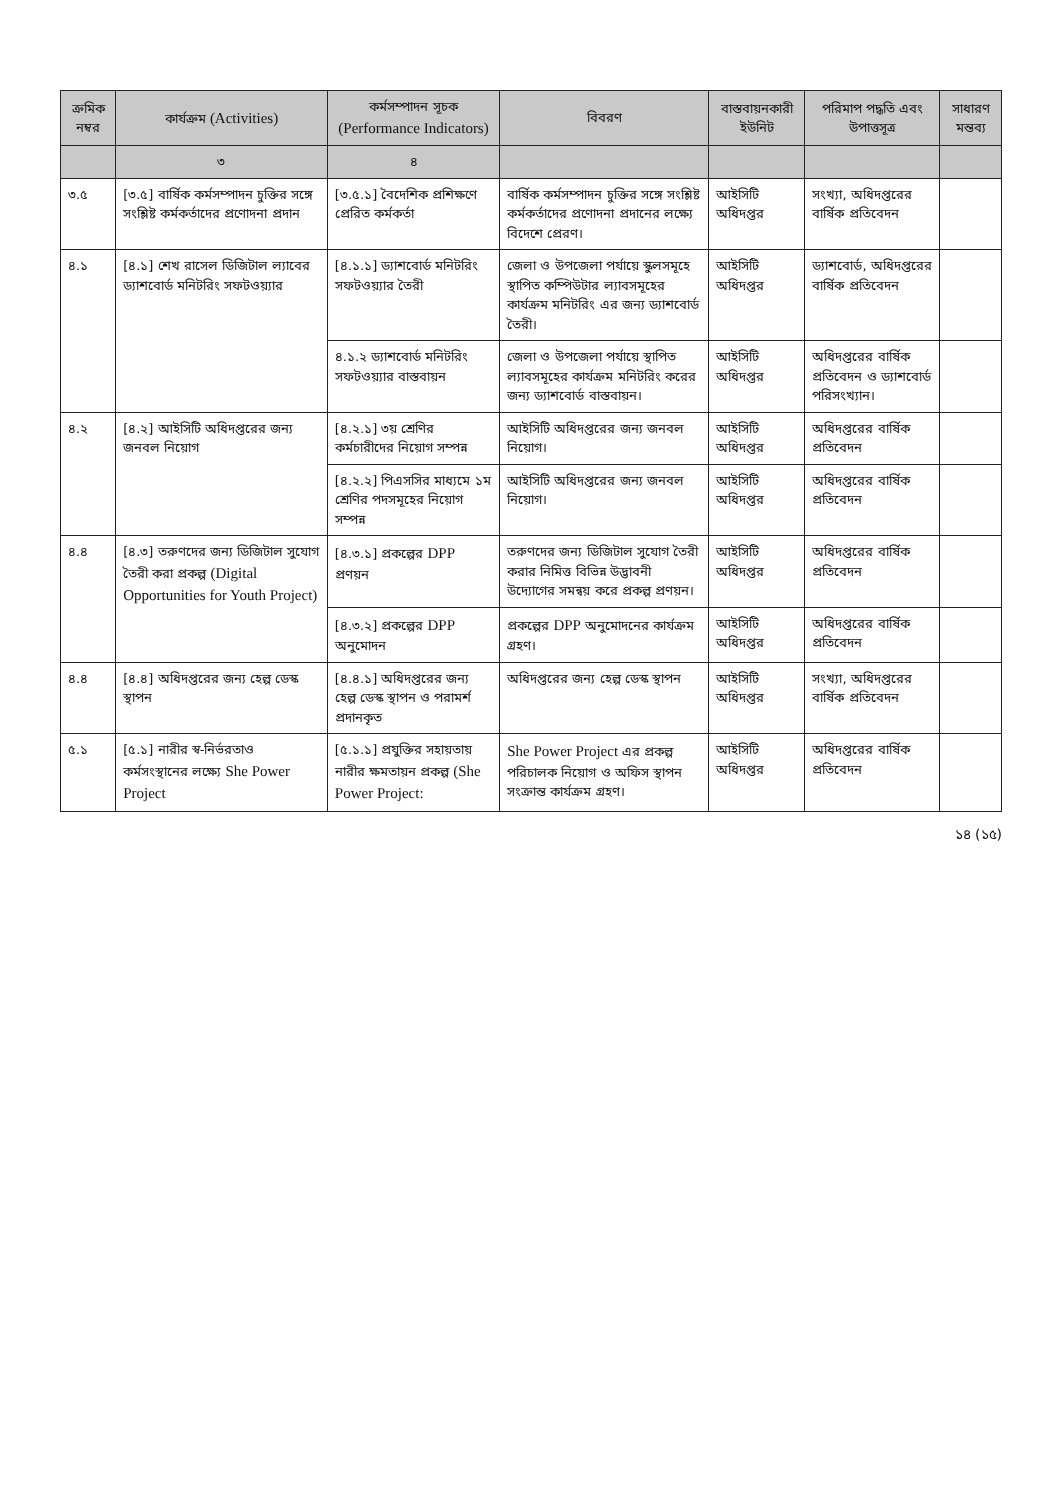| ক্রমিক নম্বর | কার্যক্রম (Activities) | কর্মসম্পাদন সূচক (Performance Indicators) | বিবরণ | বাস্তবায়নকারী ইউনিট | পরিমাপ পদ্ধতি এবং উপাত্তসূত্র | সাধারণ মন্তব্য |
| --- | --- | --- | --- | --- | --- | --- |
| | ৩ | ৪ | | | | |
| ৩.৫ | [৩.৫] বার্ষিক কর্মসম্পাদন চুক্তির সঙ্গে সংশ্লিষ্ট কর্মকর্তাদের প্রণোদনা প্রদান | [৩.৫.১] বৈদেশিক প্রশিক্ষণে প্রেরিত কর্মকর্তা | বার্ষিক কর্মসম্পাদন চুক্তির সঙ্গে সংশ্লিষ্ট কর্মকর্তাদের প্রণোদনা প্রদানের লক্ষ্যে বিদেশে প্রেরণ। | আইসিটি অধিদপ্তর | সংখ্যা, অধিদপ্তরের বার্ষিক প্রতিবেদন | |
| ৪.১ | [৪.১] শেখ রাসেল ডিজিটাল ল্যাবের ড্যাশবোর্ড মনিটরিং সফটওয়্যার | [৪.১.১] ড্যাশবোর্ড মনিটরিং সফটওয়্যার তৈরী | জেলা ও উপজেলা পর্যায়ে স্কুলসমূহে স্থাপিত কম্পিউটার ল্যাবসমূহের কার্যক্রম মনিটরিং এর জন্য ড্যাশবোর্ড তৈরী। | আইসিটি অধিদপ্তর | ড্যাশবোর্ড, অধিদপ্তরের বার্ষিক প্রতিবেদন | |
| | | ৪.১.২ ড্যাশবোর্ড মনিটরিং সফটওয়্যার বাস্তবায়ন | জেলা ও উপজেলা পর্যায়ে স্থাপিত ল্যাবসমূহের কার্যক্রম মনিটরিং করের জন্য ড্যাশবোর্ড বাস্তবায়ন। | আইসিটি অধিদপ্তর | অধিদপ্তরের বার্ষিক প্রতিবেদন ও ড্যাশবোর্ড পরিসংখ্যান। | |
| ৪.২ | [৪.২] আইসিটি অধিদপ্তরের জন্য জনবল নিয়োগ | [৪.২.১] ৩য় শ্রেণির কর্মচারীদের নিয়োগ সম্পন্ন | আইসিটি অধিদপ্তরের জন্য জনবল নিয়োগ। | আইসিটি অধিদপ্তর | অধিদপ্তরের বার্ষিক প্রতিবেদন | |
| | | [৪.২.২] পিএসসির মাধ্যমে ১ম শ্রেণির পদসমূহের নিয়োগ সম্পন্ন | আইসিটি অধিদপ্তরের জন্য জনবল নিয়োগ। | আইসিটি অধিদপ্তর | অধিদপ্তরের বার্ষিক প্রতিবেদন | |
| ৪.৪ | [৪.৩] তরুণদের জন্য ডিজিটাল সুযোগ তৈরী করা প্রকল্প (Digital Opportunities for Youth Project) | [৪.৩.১] প্রকল্পের DPP প্রণয়ন | তরুণদের জন্য ডিজিটাল সুযোগ তৈরী করার নিমিত্ত বিভিন্ন উদ্ভাবনী উদ্যোগের সমন্বয় করে প্রকল্প প্রণয়ন। | আইসিটি অধিদপ্তর | অধিদপ্তরের বার্ষিক প্রতিবেদন | |
| | | [৪.৩.২] প্রকল্পের DPP অনুমোদন | প্রকল্পের DPP অনুমোদনের কার্যক্রম গ্রহণ। | আইসিটি অধিদপ্তর | অধিদপ্তরের বার্ষিক প্রতিবেদন | |
| ৪.৪ | [৪.৪] অধিদপ্তরের জন্য হেল্প ডেস্ক স্থাপন | [৪.৪.১] অধিদপ্তরের জন্য হেল্প ডেস্ক স্থাপন ও পরামর্শ প্রদানকৃত | অধিদপ্তরের জন্য হেল্প ডেস্ক স্থাপন | আইসিটি অধিদপ্তর | সংখ্যা, অধিদপ্তরের বার্ষিক প্রতিবেদন | |
| ৫.১ | [৫.১] নারীর স্ব-নির্ভরতাও কর্মসংস্থানের লক্ষ্যে She Power Project | [৫.১.১] প্রযুক্তির সহায়তায় নারীর ক্ষমতায়ন প্রকল্প (She Power Project: | She Power Project এর প্রকল্প পরিচালক নিয়োগ ও অফিস স্থাপন সংক্রান্ত কার্যক্রম গ্রহণ। | আইসিটি অধিদপ্তর | অধিদপ্তরের বার্ষিক প্রতিবেদন | |
১৪ (১৫)